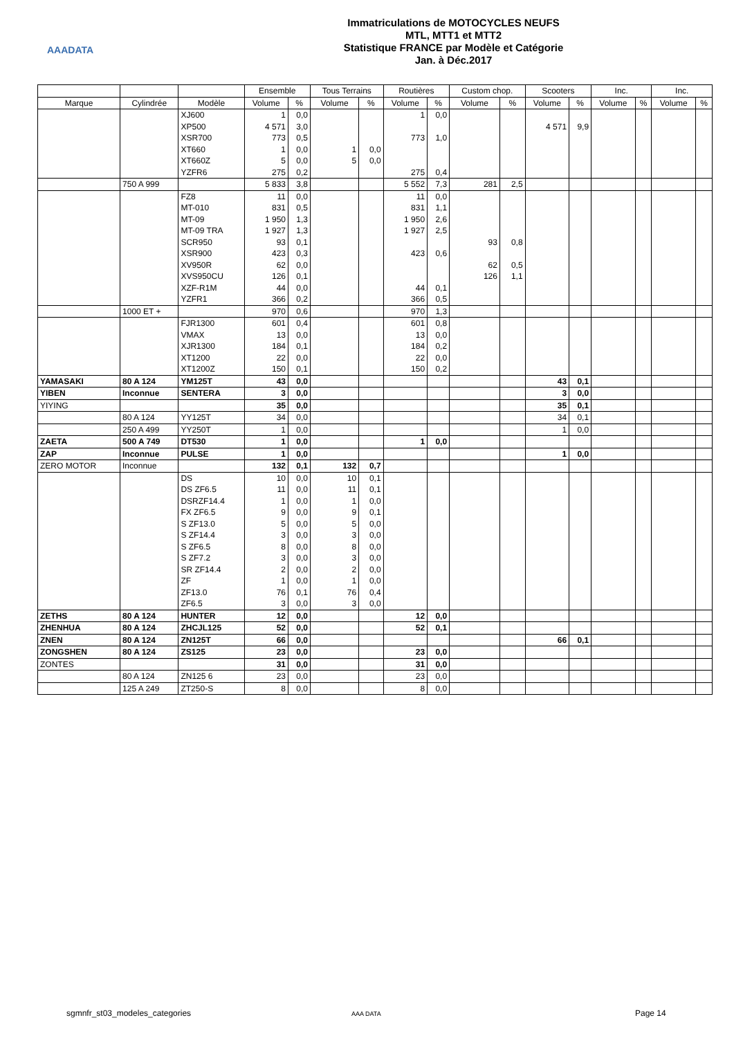AAADATA
Immatriculations de MOTOCYCLES NEUFS
MTL, MTT1 et MTT2
Statistique FRANCE par Modèle et Catégorie
Jan. à Déc.2017
| | | | Ensemble | | Tous Terrains | | Routières | | Custom chop. | | Scooters | | Inc. | | Inc. | |
| --- | --- | --- | --- | --- | --- | --- | --- | --- | --- | --- | --- | --- | --- | --- | --- | --- |
| Marque | Cylindrée | Modèle | Volume | % | Volume | % | Volume | % | Volume | % | Volume | % | Volume | % | Volume | % |
| | | XJ600 | 1 | 0,0 | | | 1 | 0,0 | | | | | | | | |
| | | XP500 | 4 571 | 3,0 | | | | | | | 4 571 | 9,9 | | | | |
| | | XSR700 | 773 | 0,5 | | | 773 | 1,0 | | | | | | | | |
| | | XT660 | 1 | 0,0 | 1 | 0,0 | | | | | | | | | | |
| | | XT660Z | 5 | 0,0 | 5 | 0,0 | | | | | | | | | | |
| | | YZFR6 | 275 | 0,2 | | | 275 | 0,4 | | | | | | | | |
| | 750 A 999 | | 5 833 | 3,8 | | | 5 552 | 7,3 | 281 | 2,5 | | | | | | |
| | | FZ8 | 11 | 0,0 | | | 11 | 0,0 | | | | | | | | |
| | | MT-010 | 831 | 0,5 | | | 831 | 1,1 | | | | | | | | |
| | | MT-09 | 1 950 | 1,3 | | | 1 950 | 2,6 | | | | | | | | |
| | | MT-09 TRA | 1 927 | 1,3 | | | 1 927 | 2,5 | | | | | | | | |
| | | SCR950 | 93 | 0,1 | | | | | 93 | 0,8 | | | | | | |
| | | XSR900 | 423 | 0,3 | | | 423 | 0,6 | | | | | | | | |
| | | XV950R | 62 | 0,0 | | | | | 62 | 0,5 | | | | | | |
| | | XVS950CU | 126 | 0,1 | | | | | 126 | 1,1 | | | | | | |
| | | XZF-R1M | 44 | 0,0 | | | 44 | 0,1 | | | | | | | | |
| | | YZFR1 | 366 | 0,2 | | | 366 | 0,5 | | | | | | | | |
| | 1000 ET + | | 970 | 0,6 | | | 970 | 1,3 | | | | | | | | |
| | | FJR1300 | 601 | 0,4 | | | 601 | 0,8 | | | | | | | | |
| | | VMAX | 13 | 0,0 | | | 13 | 0,0 | | | | | | | | |
| | | XJR1300 | 184 | 0,1 | | | 184 | 0,2 | | | | | | | | |
| | | XT1200 | 22 | 0,0 | | | 22 | 0,0 | | | | | | | | |
| | | XT1200Z | 150 | 0,1 | | | 150 | 0,2 | | | | | | | | |
| YAMASAKI | 80 A 124 | YM125T | 43 | 0,0 | | | | | | | 43 | 0,1 | | | | |
| YIBEN | Inconnue | SENTERA | 3 | 0,0 | | | | | | | 3 | 0,0 | | | | |
| YIYING | | | 35 | 0,0 | | | | | | | 35 | 0,1 | | | | |
| | 80 A 124 | YY125T | 34 | 0,0 | | | | | | | 34 | 0,1 | | | | |
| | 250 A 499 | YY250T | 1 | 0,0 | | | | | | | 1 | 0,0 | | | | |
| ZAETA | 500 A 749 | DT530 | 1 | 0,0 | | | 1 | 0,0 | | | | | | | | |
| ZAP | Inconnue | PULSE | 1 | 0,0 | | | | | | | 1 | 0,0 | | | | |
| ZERO MOTOR | Inconnue | | 132 | 0,1 | 132 | 0,7 | | | | | | | | | | |
| | | DS | 10 | 0,0 | 10 | 0,1 | | | | | | | | | | |
| | | DS ZF6.5 | 11 | 0,0 | 11 | 0,1 | | | | | | | | | | |
| | | DSRZF14.4 | 1 | 0,0 | 1 | 0,0 | | | | | | | | | | |
| | | FX ZF6.5 | 9 | 0,0 | 9 | 0,1 | | | | | | | | | | |
| | | S ZF13.0 | 5 | 0,0 | 5 | 0,0 | | | | | | | | | | |
| | | S ZF14.4 | 3 | 0,0 | 3 | 0,0 | | | | | | | | | | |
| | | S ZF6.5 | 8 | 0,0 | 8 | 0,0 | | | | | | | | | | |
| | | S ZF7.2 | 3 | 0,0 | 3 | 0,0 | | | | | | | | | | |
| | | SR ZF14.4 | 2 | 0,0 | 2 | 0,0 | | | | | | | | | | |
| | | ZF | 1 | 0,0 | 1 | 0,0 | | | | | | | | | | |
| | | ZF13.0 | 76 | 0,1 | 76 | 0,4 | | | | | | | | | | |
| | | ZF6.5 | 3 | 0,0 | 3 | 0,0 | | | | | | | | | | |
| ZETHS | 80 A 124 | HUNTER | 12 | 0,0 | | | 12 | 0,0 | | | | | | | | |
| ZHENHUA | 80 A 124 | ZHCJL125 | 52 | 0,0 | | | 52 | 0,1 | | | | | | | | |
| ZNEN | 80 A 124 | ZN125T | 66 | 0,0 | | | | | | | 66 | 0,1 | | | | |
| ZONGSHEN | 80 A 124 | ZS125 | 23 | 0,0 | | | 23 | 0,0 | | | | | | | | |
| ZONTES | | | 31 | 0,0 | | | 31 | 0,0 | | | | | | | | |
| | 80 A 124 | ZN125 6 | 23 | 0,0 | | | 23 | 0,0 | | | | | | | | |
| | 125 A 249 | ZT250-S | 8 | 0,0 | | | 8 | 0,0 | | | | | | | | |
sgmnfr_st03_modeles_categories AAA DATA Page 14